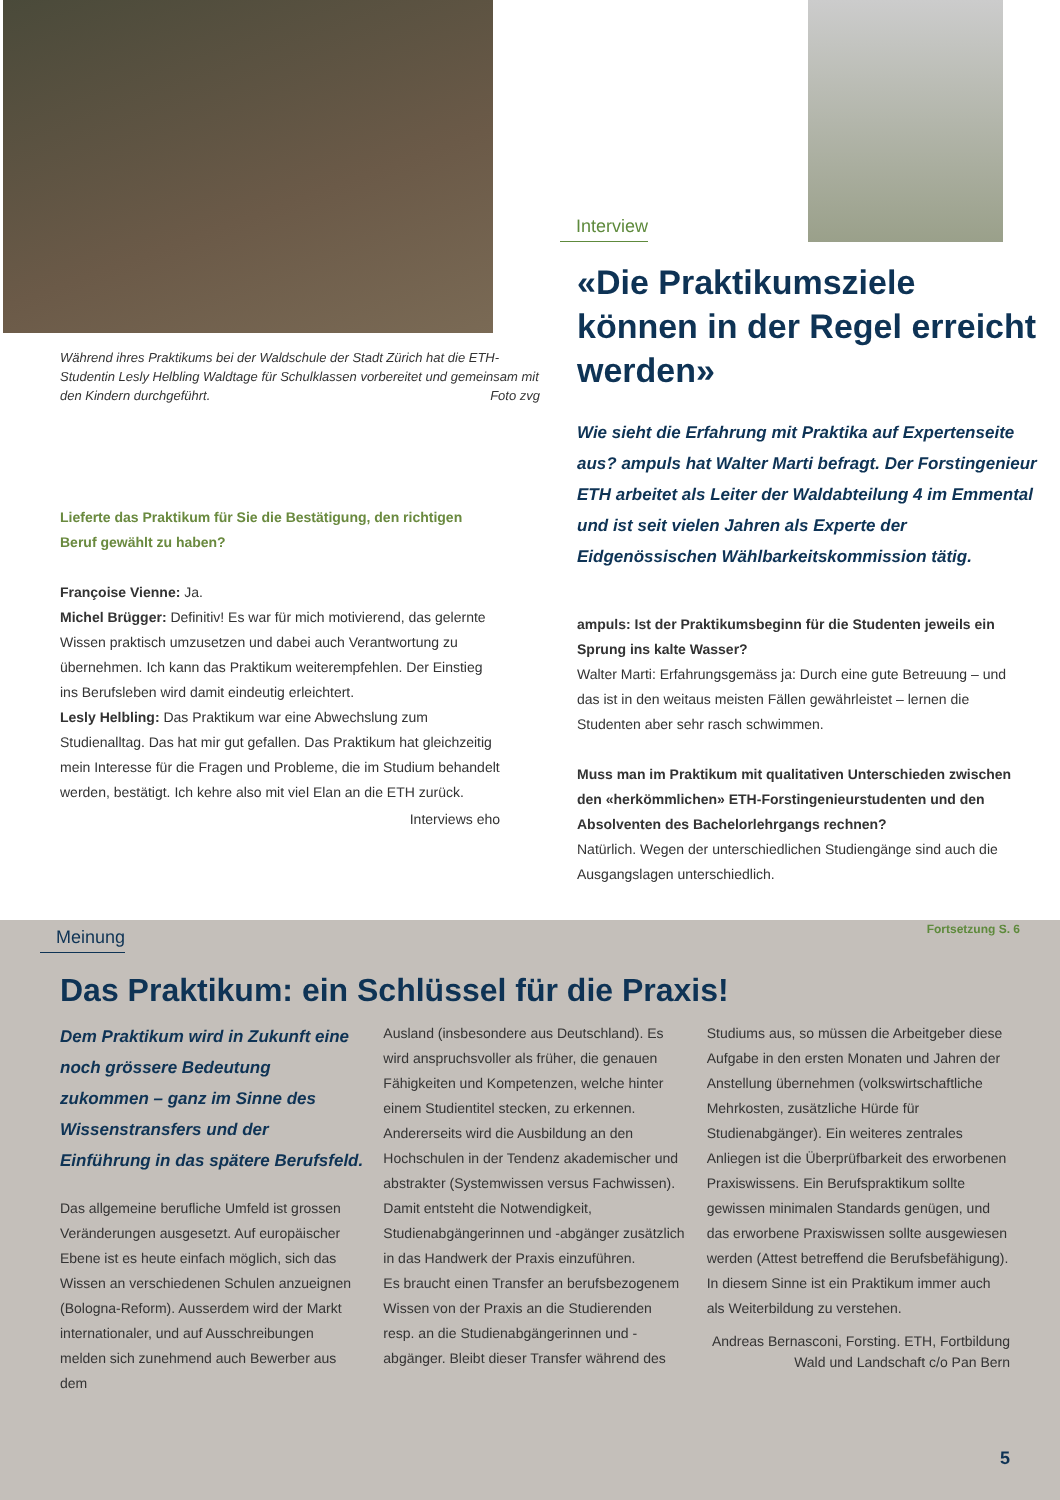Während ihres Praktikums bei der Waldschule der Stadt Zürich hat die ETH-Studentin Lesly Helbling Waldtage für Schulklassen vorbereitet und gemeinsam mit den Kindern durchgeführt. Foto zvg
Lieferte das Praktikum für Sie die Bestätigung, den richtigen Beruf gewählt zu haben?
Françoise Vienne: Ja.
Michel Brügger: Definitiv! Es war für mich motivierend, das gelernte Wissen praktisch umzusetzen und dabei auch Verantwortung zu übernehmen. Ich kann das Praktikum weiterempfehlen. Der Einstieg ins Berufsleben wird damit eindeutig erleichtert.
Lesly Helbling: Das Praktikum war eine Abwechslung zum Studienalltag. Das hat mir gut gefallen. Das Praktikum hat gleichzeitig mein Interesse für die Fragen und Probleme, die im Studium behandelt werden, bestätigt. Ich kehre also mit viel Elan an die ETH zurück.
Interviews eho
Interview
«Die Praktikumsziele können in der Regel erreicht werden»
Wie sieht die Erfahrung mit Praktika auf Expertenseite aus? ampuls hat Walter Marti befragt. Der Forstingenieur ETH arbeitet als Leiter der Waldabteilung 4 im Emmental und ist seit vielen Jahren als Experte der Eidgenössischen Wählbarkeitskommission tätig.
ampuls: Ist der Praktikumsbeginn für die Studenten jeweils ein Sprung ins kalte Wasser?
Walter Marti: Erfahrungsgemäss ja: Durch eine gute Betreuung – und das ist in den weitaus meisten Fällen gewährleistet – lernen die Studenten aber sehr rasch schwimmen.
Muss man im Praktikum mit qualitativen Unterschieden zwischen den «herkömmlichen» ETH-Forstingenieurstudenten und den Absolventen des Bachelorlehrgangs rechnen?
Natürlich. Wegen der unterschiedlichen Studiengänge sind auch die Ausgangslagen unterschiedlich.
Fortsetzung S. 6
Meinung
Das Praktikum: ein Schlüssel für die Praxis!
Dem Praktikum wird in Zukunft eine noch grössere Bedeutung zukommen – ganz im Sinne des Wissenstransfers und der Einführung in das spätere Berufsfeld.
Das allgemeine berufliche Umfeld ist grossen Veränderungen ausgesetzt. Auf europäischer Ebene ist es heute einfach möglich, sich das Wissen an verschiedenen Schulen anzueignen (Bologna-Reform). Ausserdem wird der Markt internationaler, und auf Ausschreibungen melden sich zunehmend auch Bewerber aus dem
Ausland (insbesondere aus Deutschland). Es wird anspruchsvoller als früher, die genauen Fähigkeiten und Kompetenzen, welche hinter einem Studientitel stecken, zu erkennen. Andererseits wird die Ausbildung an den Hochschulen in der Tendenz akademischer und abstrakter (Systemwissen versus Fachwissen). Damit entsteht die Notwendigkeit, Studienabgängerinnen und -abgänger zusätzlich in das Handwerk der Praxis einzuführen.
Es braucht einen Transfer an berufsbezogenem Wissen von der Praxis an die Studierenden resp. an die Studienabgängerinnen und -abgänger. Bleibt dieser Transfer während des
Studiums aus, so müssen die Arbeitgeber diese Aufgabe in den ersten Monaten und Jahren der Anstellung übernehmen (volkswirtschaftliche Mehrkosten, zusätzliche Hürde für Studienabgänger). Ein weiteres zentrales Anliegen ist die Überprüfbarkeit des erworbenen Praxiswissens. Ein Berufspraktikum sollte gewissen minimalen Standards genügen, und das erworbene Praxiswissen sollte ausgewiesen werden (Attest betreffend die Berufsbefähigung). In diesem Sinne ist ein Praktikum immer auch als Weiterbildung zu verstehen.
Andreas Bernasconi, Forsting. ETH, Fortbildung Wald und Landschaft c/o Pan Bern
5